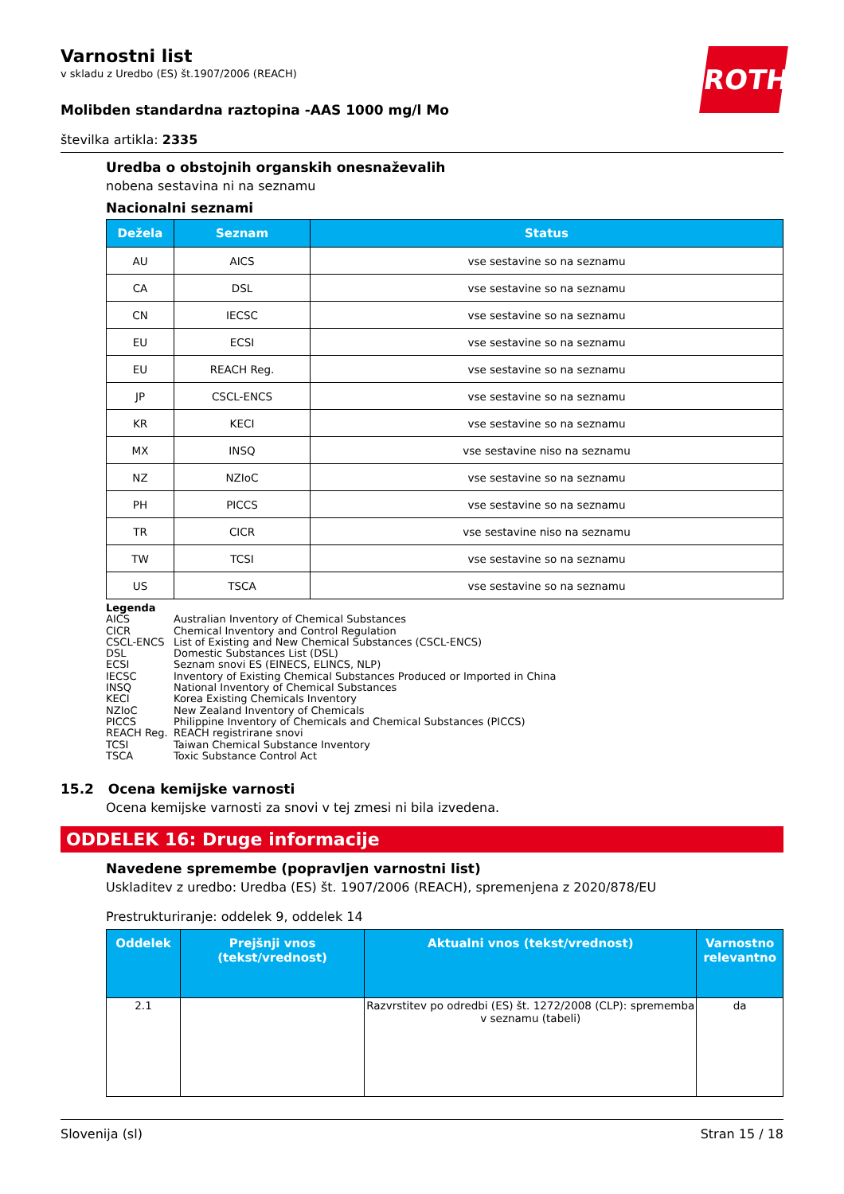ROTH
Varnostni list
v skladu z Uredbo (ES) št.1907/2006 (REACH)
Molibden standardna raztopina -AAS 1000 mg/l Mo
številka artikla: 2335
Uredba o obstojnih organskih onesnaževalih
nobena sestavina ni na seznamu
Nacionalni seznami
| Dežela | Seznam | Status |
| --- | --- | --- |
| AU | AICS | vse sestavine so na seznamu |
| CA | DSL | vse sestavine so na seznamu |
| CN | IECSC | vse sestavine so na seznamu |
| EU | ECSI | vse sestavine so na seznamu |
| EU | REACH Reg. | vse sestavine so na seznamu |
| JP | CSCL-ENCS | vse sestavine so na seznamu |
| KR | KECI | vse sestavine so na seznamu |
| MX | INSQ | vse sestavine niso na seznamu |
| NZ | NZIoC | vse sestavine so na seznamu |
| PH | PICCS | vse sestavine so na seznamu |
| TR | CICR | vse sestavine niso na seznamu |
| TW | TCSI | vse sestavine so na seznamu |
| US | TSCA | vse sestavine so na seznamu |
Legenda
AICS Australian Inventory of Chemical Substances
CICR Chemical Inventory and Control Regulation
CSCL-ENCS List of Existing and New Chemical Substances (CSCL-ENCS)
DSL Domestic Substances List (DSL)
ECSI Seznam snovi ES (EINECS, ELINCS, NLP)
IECSC Inventory of Existing Chemical Substances Produced or Imported in China
INSQ National Inventory of Chemical Substances
KECI Korea Existing Chemicals Inventory
NZIoC New Zealand Inventory of Chemicals
PICCS Philippine Inventory of Chemicals and Chemical Substances (PICCS)
REACH Reg. REACH registrirane snovi
TCSI Taiwan Chemical Substance Inventory
TSCA Toxic Substance Control Act
15.2 Ocena kemijske varnosti
Ocena kemijske varnosti za snovi v tej zmesi ni bila izvedena.
ODDELEK 16: Druge informacije
Navedene spremembe (popravljen varnostni list)
Uskladitev z uredbo: Uredba (ES) št. 1907/2006 (REACH), spremenjena z 2020/878/EU
Prestrukturiranje: oddelek 9, oddelek 14
| Oddelek | Prejšnji vnos (tekst/vrednost) | Aktualni vnos (tekst/vrednost) | Varnostno relevantno |
| --- | --- | --- | --- |
| 2.1 | | Razvrstitev po odredbi (ES) št. 1272/2008 (CLP): sprememba v seznamu (tabeli) | da |
Slovenija (sl) Stran 15 / 18